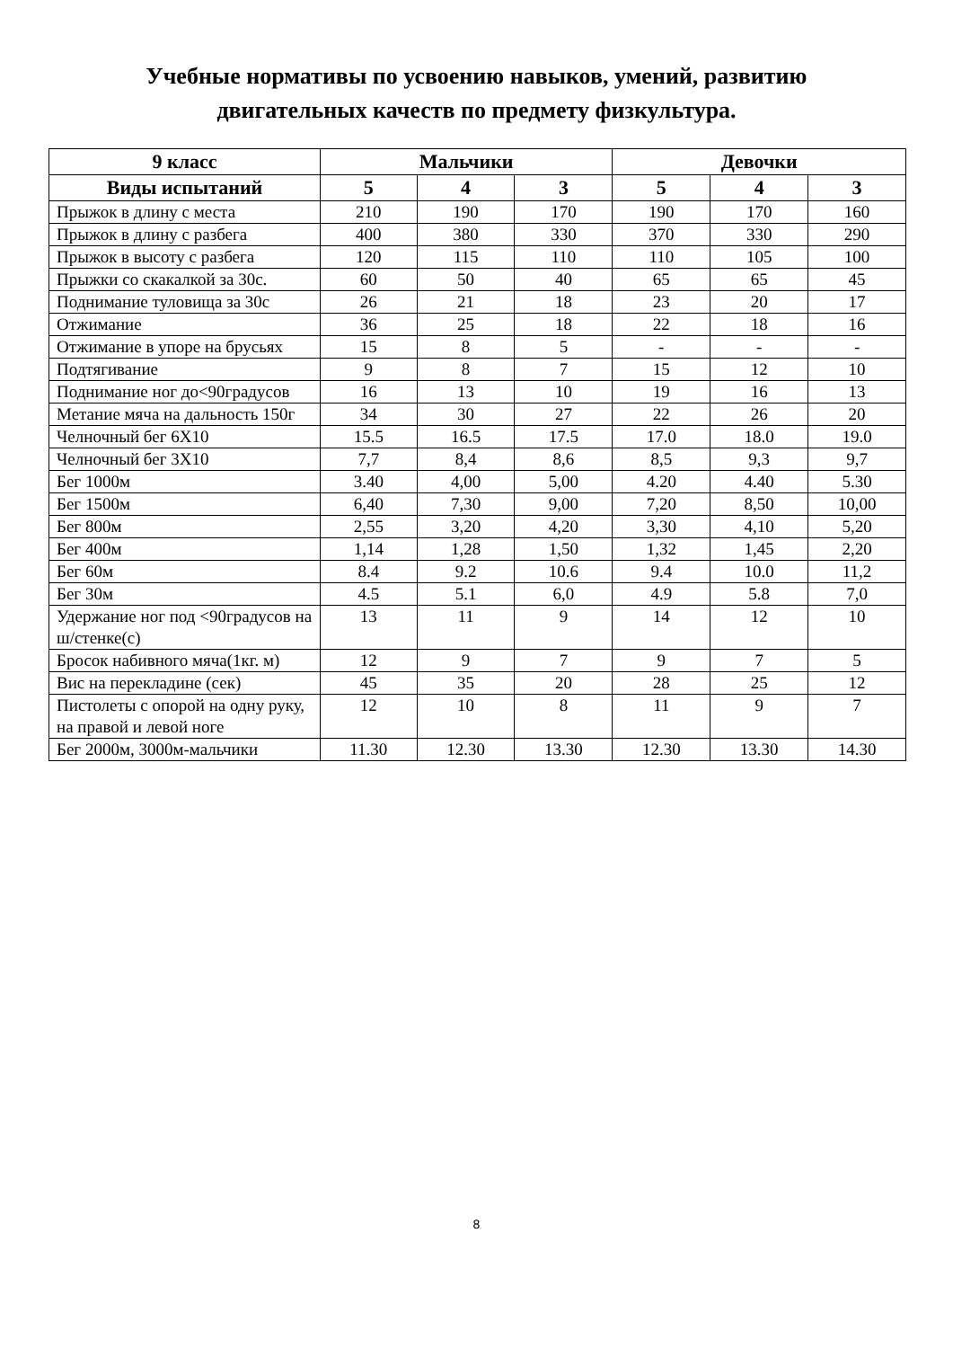Учебные нормативы по усвоению навыков, умений, развитию
двигательных качеств по предмету физкультура.
| 9 класс | Мальчики | | | Девочки | | |
| --- | --- | --- | --- | --- | --- | --- |
| Виды испытаний | 5 | 4 | 3 | 5 | 4 | 3 |
| Прыжок в длину с места | 210 | 190 | 170 | 190 | 170 | 160 |
| Прыжок в длину с разбега | 400 | 380 | 330 | 370 | 330 | 290 |
| Прыжок в высоту с разбега | 120 | 115 | 110 | 110 | 105 | 100 |
| Прыжки со скакалкой за 30с. | 60 | 50 | 40 | 65 | 65 | 45 |
| Поднимание туловища за 30с | 26 | 21 | 18 | 23 | 20 | 17 |
| Отжимание | 36 | 25 | 18 | 22 | 18 | 16 |
| Отжимание в упоре на брусьях | 15 | 8 | 5 | - | - | - |
| Подтягивание | 9 | 8 | 7 | 15 | 12 | 10 |
| Поднимание ног до<90градусов | 16 | 13 | 10 | 19 | 16 | 13 |
| Метание мяча на дальность 150г | 34 | 30 | 27 | 22 | 26 | 20 |
| Челночный бег 6Х10 | 15.5 | 16.5 | 17.5 | 17.0 | 18.0 | 19.0 |
| Челночный бег 3Х10 | 7,7 | 8,4 | 8,6 | 8,5 | 9,3 | 9,7 |
| Бег 1000м | 3.40 | 4,00 | 5,00 | 4.20 | 4.40 | 5.30 |
| Бег 1500м | 6,40 | 7,30 | 9,00 | 7,20 | 8,50 | 10,00 |
| Бег 800м | 2,55 | 3,20 | 4,20 | 3,30 | 4,10 | 5,20 |
| Бег 400м | 1,14 | 1,28 | 1,50 | 1,32 | 1,45 | 2,20 |
| Бег 60м | 8.4 | 9.2 | 10.6 | 9.4 | 10.0 | 11,2 |
| Бег 30м | 4.5 | 5.1 | 6,0 | 4.9 | 5.8 | 7,0 |
| Удержание ног под <90градусов на ш/стенке(с) | 13 | 11 | 9 | 14 | 12 | 10 |
| Бросок набивного мяча(1кг. м) | 12 | 9 | 7 | 9 | 7 | 5 |
| Вис на перекладине (сек) | 45 | 35 | 20 | 28 | 25 | 12 |
| Пистолеты с опорой на одну руку, на правой и левой ноге | 12 | 10 | 8 | 11 | 9 | 7 |
| Бег 2000м, 3000м-мальчики | 11.30 | 12.30 | 13.30 | 12.30 | 13.30 | 14.30 |
8